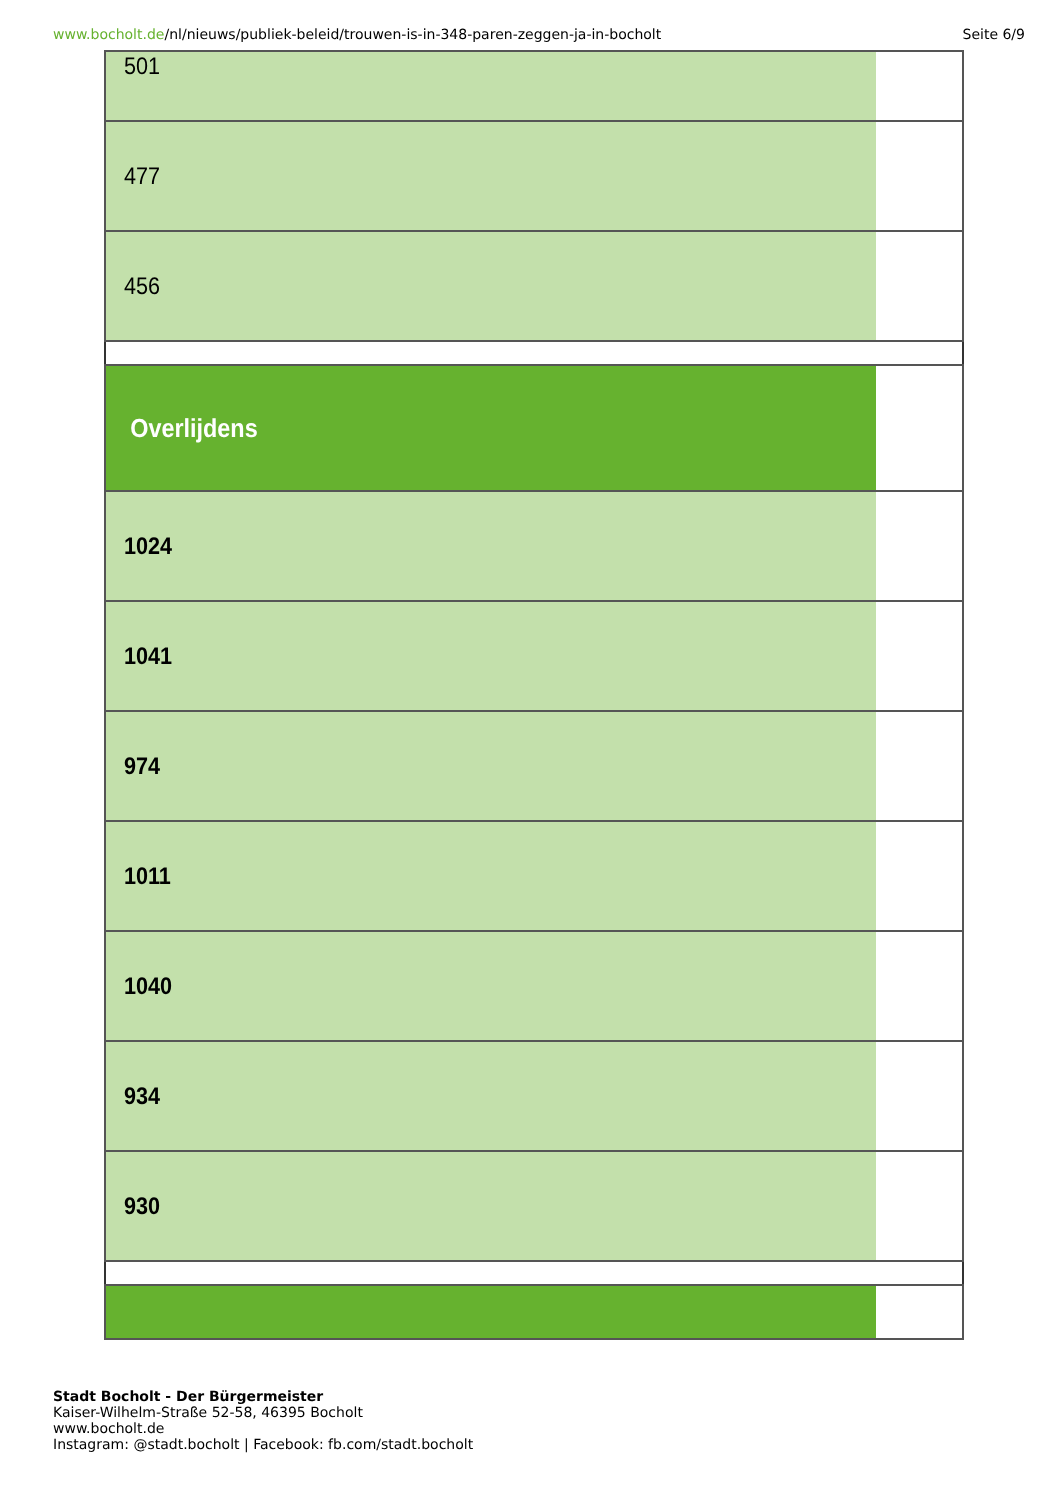www.bocholt.de/nl/nieuws/publiek-beleid/trouwen-is-in-348-paren-zeggen-ja-in-bocholt
Seite 6/9
| 501 |
| 477 |
| 456 |
| Overlijdens |
| 1024 |
| 1041 |
| 974 |
| 1011 |
| 1040 |
| 934 |
| 930 |
Stadt Bocholt - Der Bürgermeister
Kaiser-Wilhelm-Straße 52-58, 46395 Bocholt
www.bocholt.de
Instagram: @stadt.bocholt | Facebook: fb.com/stadt.bocholt